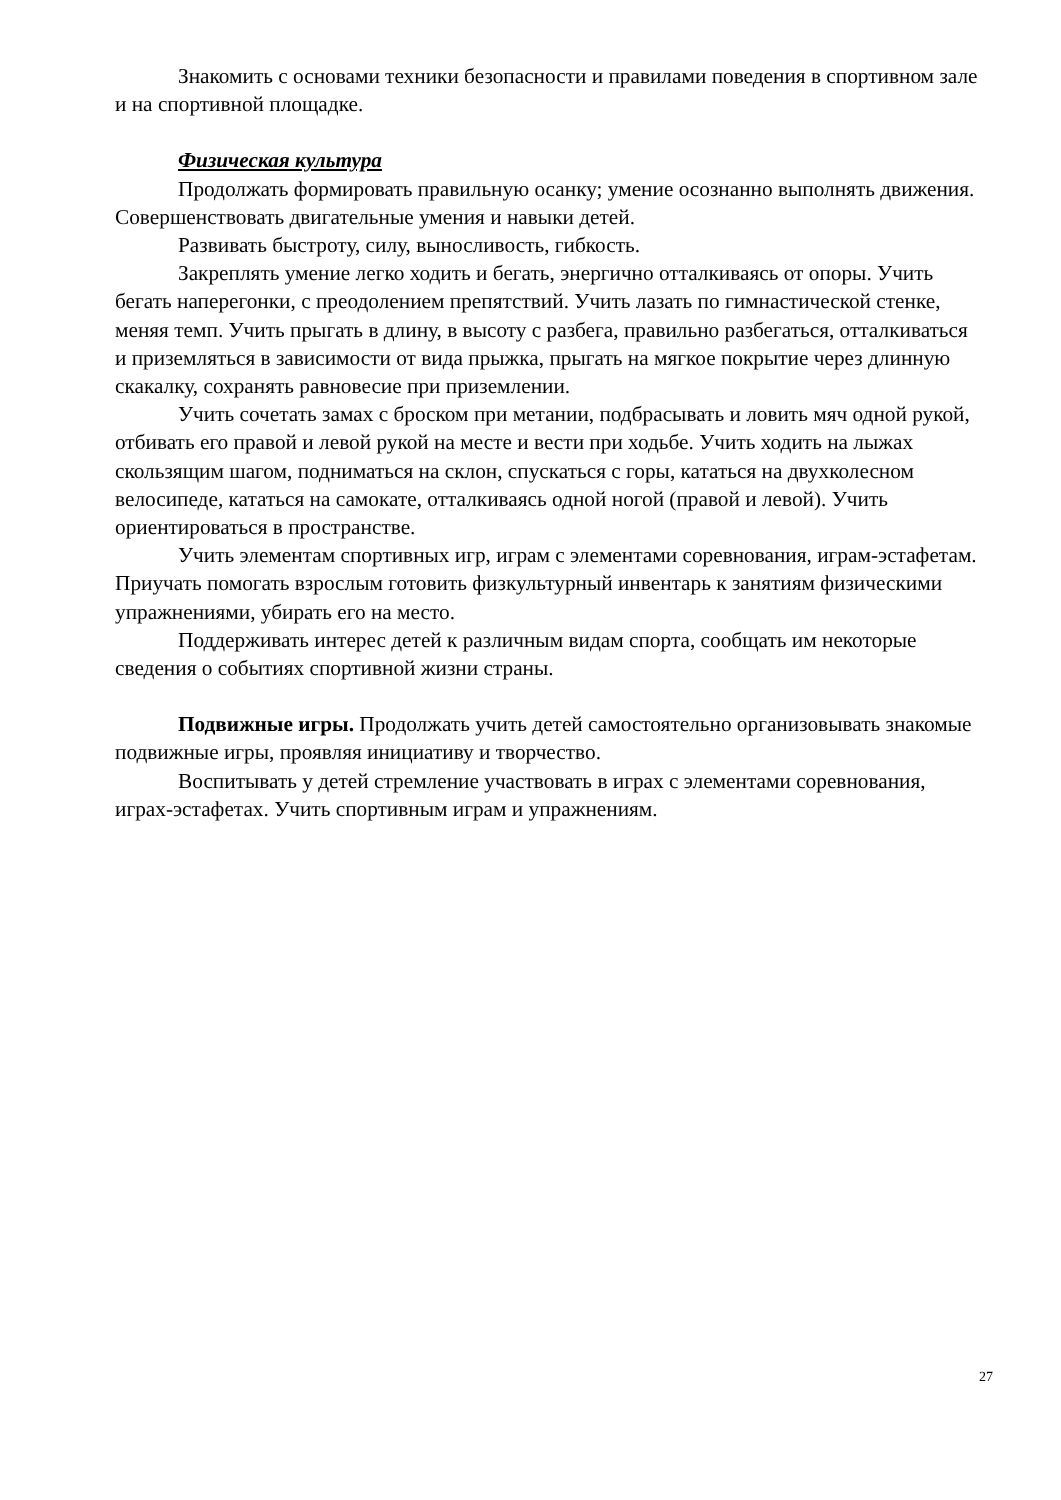Знакомить с основами техники безопасности и правилами поведения в спортивном зале и на спортивной площадке.
Физическая культура
Продолжать формировать правильную осанку; умение осознанно выполнять движения. Совершенствовать двигательные умения и навыки детей.
Развивать быстроту, силу, выносливость, гибкость.
Закреплять умение легко ходить и бегать, энергично отталкиваясь от опоры. Учить бегать наперегонки, с преодолением препятствий. Учить лазать по гимнастической стенке, меняя темп. Учить прыгать в длину, в высоту с разбега, правильно разбегаться, отталкиваться и приземляться в зависимости от вида прыжка, прыгать на мягкое покрытие через длинную скакалку, сохранять равновесие при приземлении.
Учить сочетать замах с броском при метании, подбрасывать и ловить мяч одной рукой, отбивать его правой и левой рукой на месте и вести при ходьбе. Учить ходить на лыжах скользящим шагом, подниматься на склон, спускаться с горы, кататься на двухколесном велосипеде, кататься на самокате, отталкиваясь одной ногой (правой и левой). Учить ориентироваться в пространстве.
Учить элементам спортивных игр, играм с элементами соревнования, играм-эстафетам. Приучать помогать взрослым готовить физкультурный инвентарь к занятиям физическими упражнениями, убирать его на место.
Поддерживать интерес детей к различным видам спорта, сообщать им некоторые сведения о событиях спортивной жизни страны.
Подвижные игры. Продолжать учить детей самостоятельно организовывать знакомые подвижные игры, проявляя инициативу и творчество.
Воспитывать у детей стремление участвовать в играх с элементами соревнования, играх-эстафетах. Учить спортивным играм и упражнениям.
27